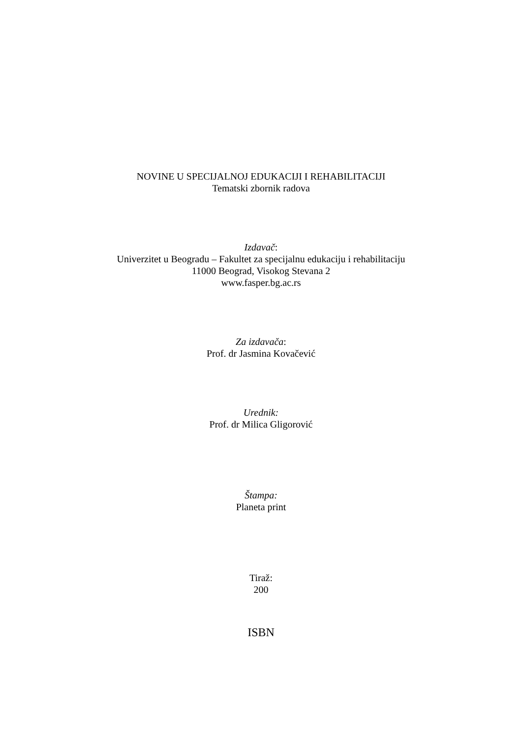NOVINE U SPECIJALNOJ EDUKACIJI I REHABILITACIJI
Tematski zbornik radova
Izdavač:
Univerzitet u Beogradu – Fakultet za specijalnu edukaciju i rehabilitaciju
11000 Beograd, Visokog Stevana 2
www.fasper.bg.ac.rs
Za izdavača:
Prof. dr Jasmina Kovačević
Urednik:
Prof. dr Milica Gligorović
Štampa:
Planeta print
Tiraž:
200
ISBN